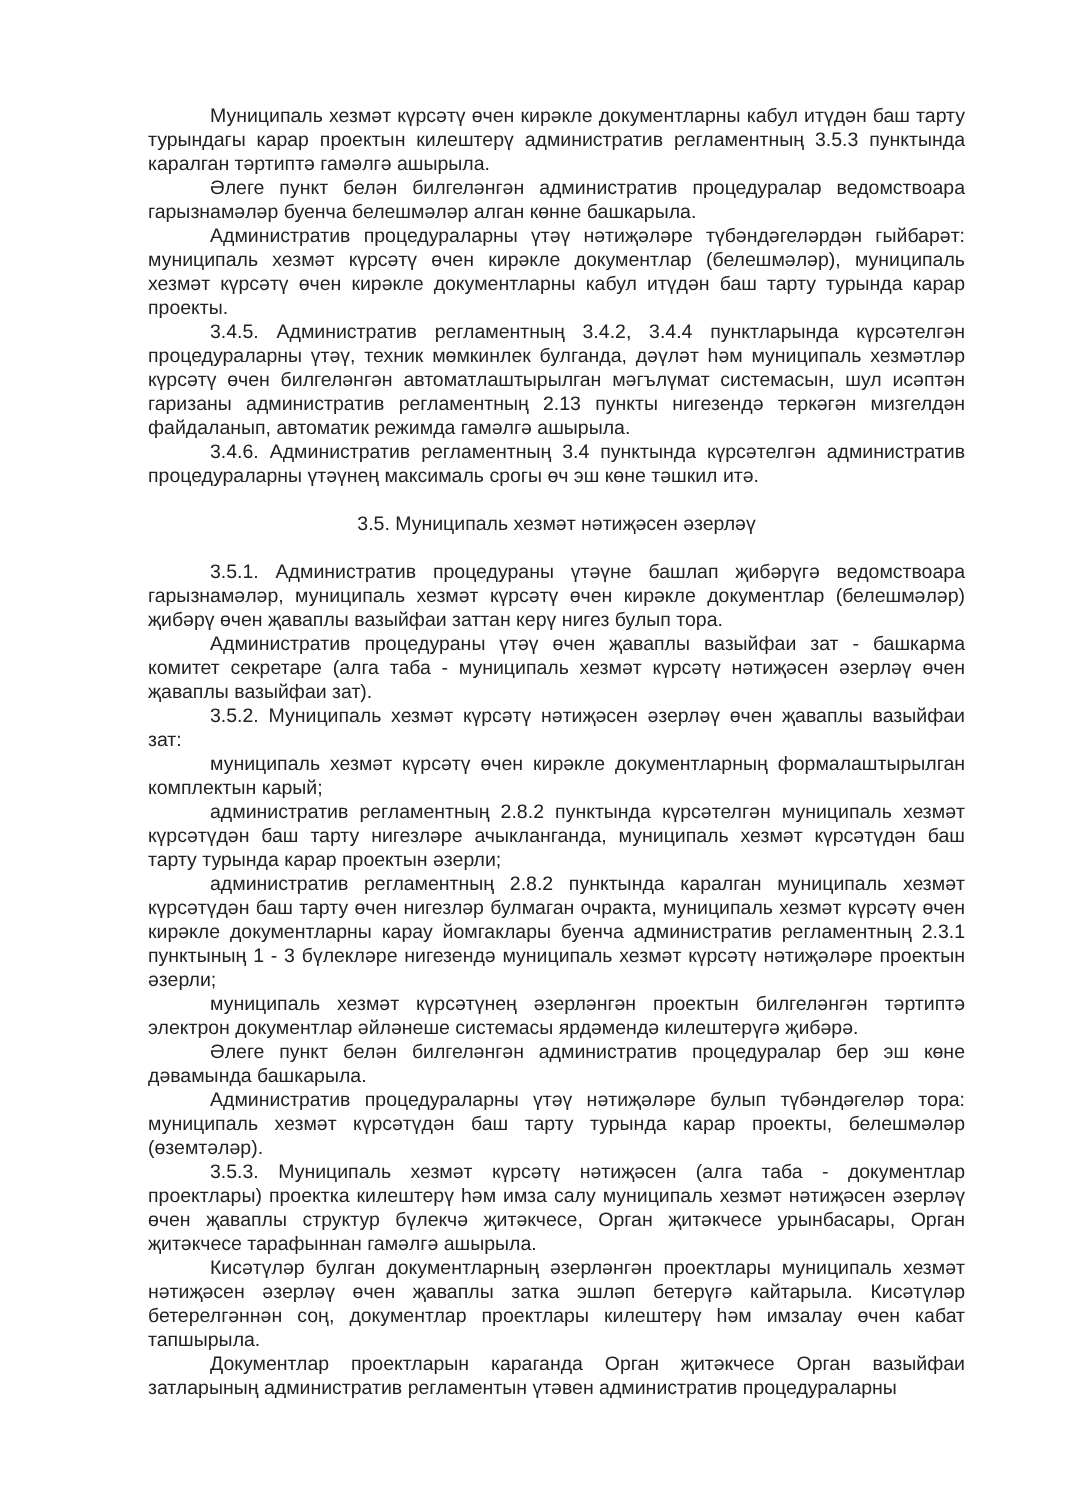Муниципаль хезмәт күрсәтү өчен кирәкле документларны кабул итүдән баш тарту турындагы карар проектын килештерү административ регламентның 3.5.3 пунктында каралган тәртиптә гамәлгә ашырыла.
Әлеге пункт белән билгеләнгән административ процедуралар ведомствоара гарызнамәләр буенча белешмәләр алган көнне башкарыла.
Административ процедураларны үтәү нәтиҗәләре түбәндәгеләрдән гыйбарәт: муниципаль хезмәт күрсәтү өчен кирәкле документлар (белешмәләр), муниципаль хезмәт күрсәтү өчен кирәкле документларны кабул итүдән баш тарту турында карар проекты.
3.4.5. Административ регламентның 3.4.2, 3.4.4 пунктларында күрсәтелгән процедураларны үтәү, техник мөмкинлек булганда, дәүләт һәм муниципаль хезмәтләр күрсәтү өчен билгеләнгән автоматлаштырылган мәгълүмат системасын, шул исәптән гаризаны административ регламентның 2.13 пункты нигезендә теркәгән мизгелдән файдаланып, автоматик режимда гамәлгә ашырыла.
3.4.6. Административ регламентның 3.4 пунктында күрсәтелгән административ процедураларны үтәүнең максималь срогы өч эш көне тәшкил итә.
3.5. Муниципаль хезмәт нәтиҗәсен әзерләү
3.5.1. Административ процедураны үтәүне башлап җибәрүгә ведомствоара гарызнамәләр, муниципаль хезмәт күрсәтү өчен кирәкле документлар (белешмәләр) җибәрү өчен җаваплы вазыйфаи заттан керү нигез булып тора.
Административ процедураны үтәү өчен җаваплы вазыйфаи зат - башкарма комитет секретаре (алга таба - муниципаль хезмәт күрсәтү нәтиҗәсен әзерләү өчен җаваплы вазыйфаи зат).
3.5.2. Муниципаль хезмәт күрсәтү нәтиҗәсен әзерләү өчен җаваплы вазыйфаи зат:
муниципаль хезмәт күрсәтү өчен кирәкле документларның формалаштырылган комплектын карый;
административ регламентның 2.8.2 пунктында күрсәтелгән муниципаль хезмәт күрсәтүдән баш тарту нигезләре ачыкланганда, муниципаль хезмәт күрсәтүдән баш тарту турында карар проектын әзерли;
административ регламентның 2.8.2 пунктында каралган муниципаль хезмәт күрсәтүдән баш тарту өчен нигезләр булмаган очракта, муниципаль хезмәт күрсәтү өчен кирәкле документларны карау йомгаклары буенча административ регламентның 2.3.1 пунктының 1 - 3 бүлекләре нигезендә муниципаль хезмәт күрсәтү нәтиҗәләре проектын әзерли;
муниципаль хезмәт күрсәтүнең әзерләнгән проектын билгеләнгән тәртиптә электрон документлар әйләнеше системасы ярдәмендә килештерүгә җибәрә.
Әлеге пункт белән билгеләнгән административ процедуралар бер эш көне дәвамында башкарыла.
Административ процедураларны үтәү нәтиҗәләре булып түбәндәгеләр тора: муниципаль хезмәт күрсәтүдән баш тарту турында карар проекты, белешмәләр (өземтәләр).
3.5.3. Муниципаль хезмәт күрсәтү нәтиҗәсен (алга таба - документлар проектлары) проектка килештерү һәм имза салу муниципаль хезмәт нәтиҗәсен әзерләү өчен җаваплы структур бүлекчә җитәкчесе, Орган җитәкчесе урынбасары, Орган җитәкчесе тарафыннан гамәлгә ашырыла.
Кисәтүләр булган документларның әзерләнгән проектлары муниципаль хезмәт нәтиҗәсен әзерләү өчен җаваплы затка эшләп бетерүгә кайтарыла. Кисәтүләр бетерелгәннән соң, документлар проектлары килештерү һәм имзалау өчен кабат тапшырыла.
Документлар проектларын караганда Орган җитәкчесе Орган вазыйфаи затларының административ регламентын үтәвен административ процедураларны